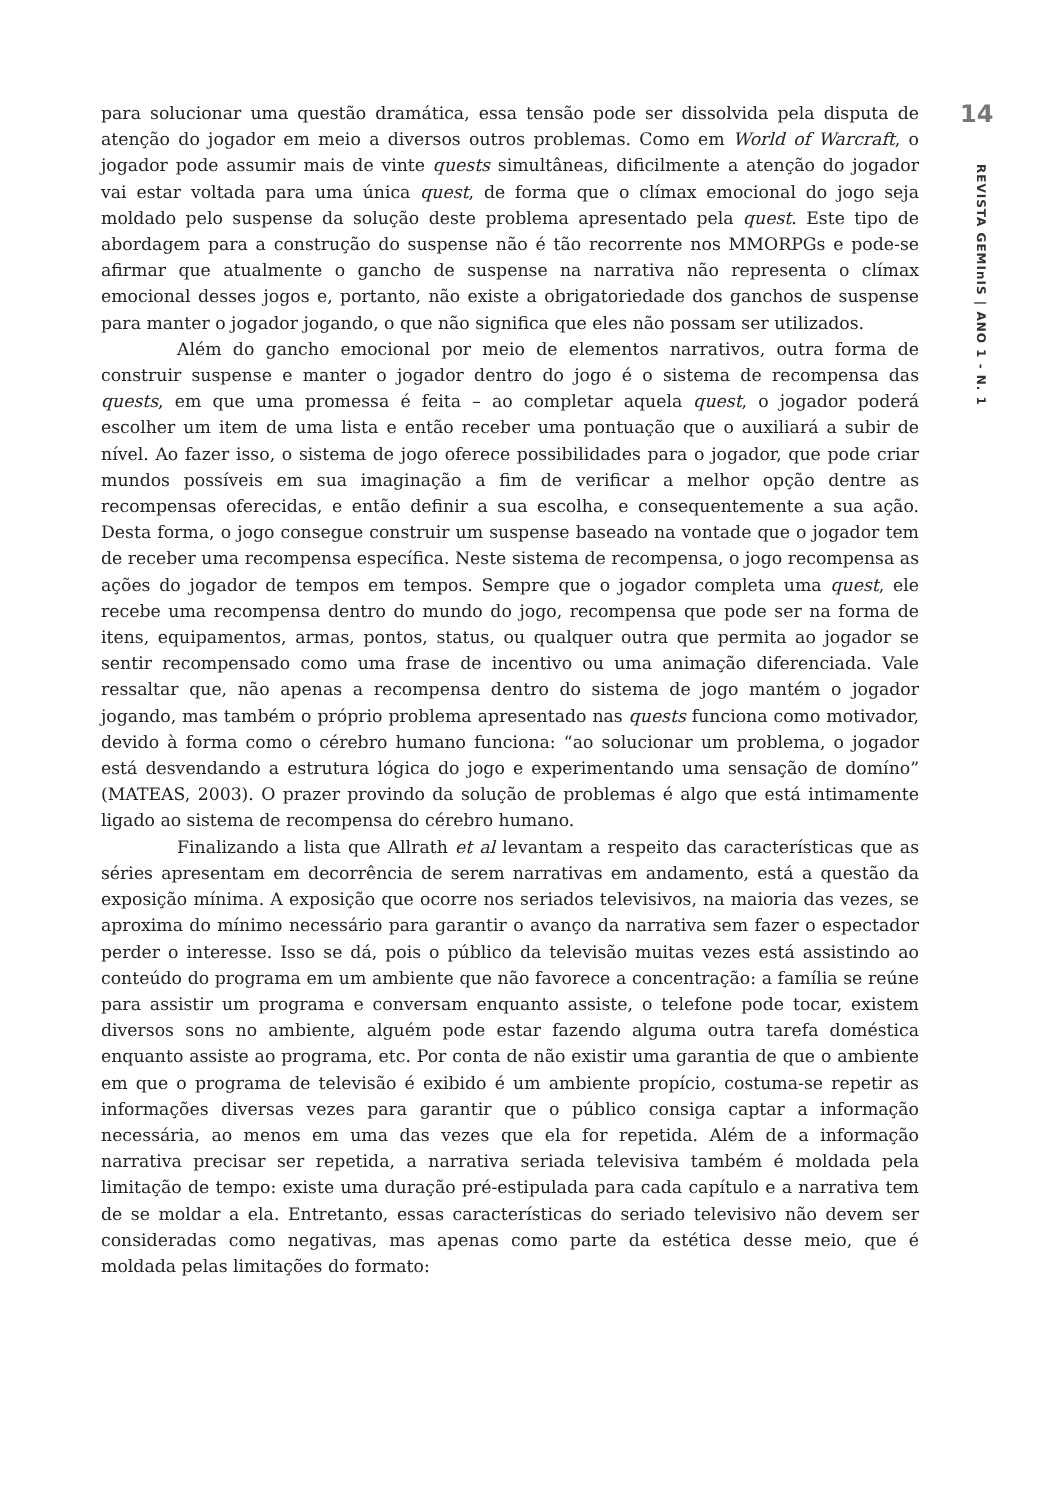para solucionar uma questão dramática, essa tensão pode ser dissolvida pela disputa de atenção do jogador em meio a diversos outros problemas. Como em World of Warcraft, o jogador pode assumir mais de vinte quests simultâneas, dificilmente a atenção do jogador vai estar voltada para uma única quest, de forma que o clímax emocional do jogo seja moldado pelo suspense da solução deste problema apresentado pela quest. Este tipo de abordagem para a construção do suspense não é tão recorrente nos MMORPGs e pode-se afirmar que atualmente o gancho de suspense na narrativa não representa o clímax emocional desses jogos e, portanto, não existe a obrigatoriedade dos ganchos de suspense para manter o jogador jogando, o que não significa que eles não possam ser utilizados.
Além do gancho emocional por meio de elementos narrativos, outra forma de construir suspense e manter o jogador dentro do jogo é o sistema de recompensa das quests, em que uma promessa é feita – ao completar aquela quest, o jogador poderá escolher um item de uma lista e então receber uma pontuação que o auxiliará a subir de nível. Ao fazer isso, o sistema de jogo oferece possibilidades para o jogador, que pode criar mundos possíveis em sua imaginação a fim de verificar a melhor opção dentre as recompensas oferecidas, e então definir a sua escolha, e consequentemente a sua ação. Desta forma, o jogo consegue construir um suspense baseado na vontade que o jogador tem de receber uma recompensa específica. Neste sistema de recompensa, o jogo recompensa as ações do jogador de tempos em tempos. Sempre que o jogador completa uma quest, ele recebe uma recompensa dentro do mundo do jogo, recompensa que pode ser na forma de itens, equipamentos, armas, pontos, status, ou qualquer outra que permita ao jogador se sentir recompensado como uma frase de incentivo ou uma animação diferenciada. Vale ressaltar que, não apenas a recompensa dentro do sistema de jogo mantém o jogador jogando, mas também o próprio problema apresentado nas quests funciona como motivador, devido à forma como o cérebro humano funciona: “ao solucionar um problema, o jogador está desvendando a estrutura lógica do jogo e experimentando uma sensação de domíno” (MATEAS, 2003). O prazer provindo da solução de problemas é algo que está intimamente ligado ao sistema de recompensa do cérebro humano.
Finalizando a lista que Allrath et al levantam a respeito das características que as séries apresentam em decorrência de serem narrativas em andamento, está a questão da exposição mínima. A exposição que ocorre nos seriados televisivos, na maioria das vezes, se aproxima do mínimo necessário para garantir o avanço da narrativa sem fazer o espectador perder o interesse. Isso se dá, pois o público da televisão muitas vezes está assistindo ao conteúdo do programa em um ambiente que não favorece a concentração: a família se reúne para assistir um programa e conversam enquanto assiste, o telefone pode tocar, existem diversos sons no ambiente, alguém pode estar fazendo alguma outra tarefa doméstica enquanto assiste ao programa, etc. Por conta de não existir uma garantia de que o ambiente em que o programa de televisão é exibido é um ambiente propício, costuma-se repetir as informações diversas vezes para garantir que o público consiga captar a informação necessária, ao menos em uma das vezes que ela for repetida. Além de a informação narrativa precisar ser repetida, a narrativa seriada televisiva também é moldada pela limitação de tempo: existe uma duração pré-estipulada para cada capítulo e a narrativa tem de se moldar a ela. Entretanto, essas características do seriado televisivo não devem ser consideradas como negativas, mas apenas como parte da estética desse meio, que é moldada pelas limitações do formato:
14
REVISTA GEMInIS | ANO 1 - N. 1